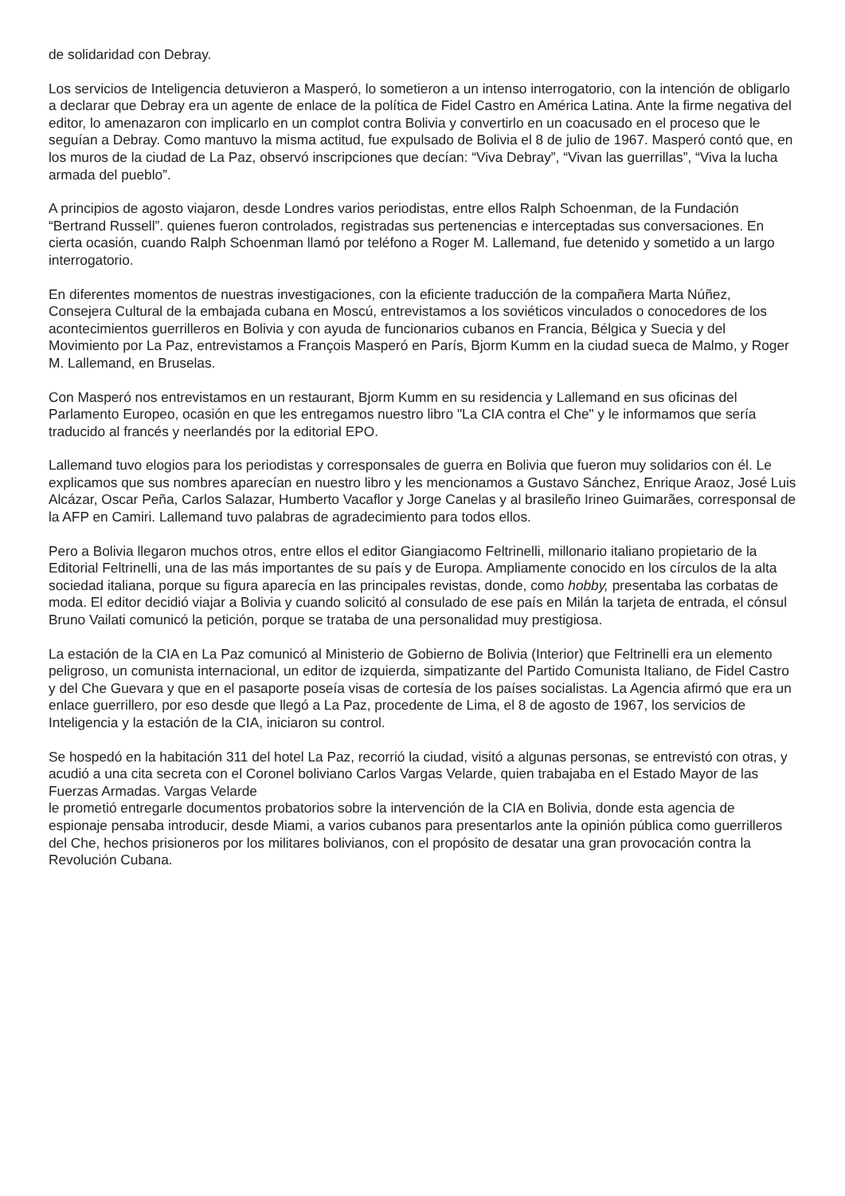de solidaridad con Debray.
Los servicios de Inteligencia detuvieron a Masperó, lo sometieron a un intenso interrogatorio, con la intención de obligarlo a declarar que Debray era un agente de enlace de la política de Fidel Castro en América Latina. Ante la firme negativa del editor, lo amenazaron con implicarlo en un complot contra Bolivia y convertirlo en un coacusado en el proceso que le seguían a Debray. Como mantuvo la misma actitud, fue expulsado de Bolivia el 8 de julio de 1967. Masperó contó que, en los muros de la ciudad de La Paz, observó inscripciones que decían: “Viva Debray”, “Vivan las guerrillas”, “Viva la lucha armada del pueblo”.
A principios de agosto viajaron, desde Londres varios periodistas, entre ellos Ralph Schoenman, de la Fundación “Bertrand Russell”. quienes fueron controlados, registradas sus pertenencias e interceptadas sus conversaciones. En cierta ocasión, cuando Ralph Schoenman llamó por teléfono a Roger M. Lallemand, fue detenido y sometido a un largo interrogatorio.
En diferentes momentos de nuestras investigaciones, con la eficiente traducción de la compañera Marta Núñez, Consejera Cultural de la embajada cubana en Moscú, entrevistamos a los soviéticos vinculados o conocedores de los acontecimientos guerrilleros en Bolivia y con ayuda de funcionarios cubanos en Francia, Bélgica y Suecia y del Movimiento por La Paz, entrevistamos a François Masperó en París, Bjorm Kumm en la ciudad sueca de Malmo, y Roger M. Lallemand, en Bruselas.
Con Masperó nos entrevistamos en un restaurant, Bjorm Kumm en su residencia y Lallemand en sus oficinas del Parlamento Europeo, ocasión en que les entregamos nuestro libro "La CIA contra el Che" y le informamos que sería traducido al francés y neerlandés por la editorial EPO.
Lallemand tuvo elogios para los periodistas y corresponsales de guerra en Bolivia que fueron muy solidarios con él. Le explicamos que sus nombres aparecían en nuestro libro y les mencionamos a Gustavo Sánchez, Enrique Araoz, José Luis Alcázar, Oscar Peña, Carlos Salazar, Humberto Vacaflor y Jorge Canelas y al brasileño Irineo Guimarães, corresponsal de la AFP en Camiri. Lallemand tuvo palabras de agradecimiento para todos ellos.
Pero a Bolivia llegaron muchos otros, entre ellos el editor Giangiacomo Feltrinelli, millonario italiano propietario de la Editorial Feltrinelli, una de las más importantes de su país y de Europa. Ampliamente conocido en los círculos de la alta sociedad italiana, porque su figura aparecía en las principales revistas, donde, como hobby, presentaba las corbatas de moda. El editor decidió viajar a Bolivia y cuando solicitó al consulado de ese país en Milán la tarjeta de entrada, el cónsul Bruno Vailati comunicó la petición, porque se trataba de una personalidad muy prestigiosa.
La estación de la CIA en La Paz comunicó al Ministerio de Gobierno de Bolivia (Interior) que Feltrinelli era un elemento peligroso, un comunista internacional, un editor de izquierda, simpatizante del Partido Comunista Italiano, de Fidel Castro y del Che Guevara y que en el pasaporte poseía visas de cortesía de los países socialistas. La Agencia afirmó que era un enlace guerrillero, por eso desde que llegó a La Paz, procedente de Lima, el 8 de agosto de 1967, los servicios de Inteligencia y la estación de la CIA, iniciaron su control.
Se hospedó en la habitación 311 del hotel La Paz, recorrió la ciudad, visitó a algunas personas, se entrevistó con otras, y acudió a una cita secreta con el Coronel boliviano Carlos Vargas Velarde, quien trabajaba en el Estado Mayor de las Fuerzas Armadas. Vargas Velarde
le prometió entregarle documentos probatorios sobre la intervención de la CIA en Bolivia, donde esta agencia de espionaje pensaba introducir, desde Miami, a varios cubanos para presentarlos ante la opinión pública como guerrilleros del Che, hechos prisioneros por los militares bolivianos, con el propósito de desatar una gran provocación contra la Revolución Cubana.